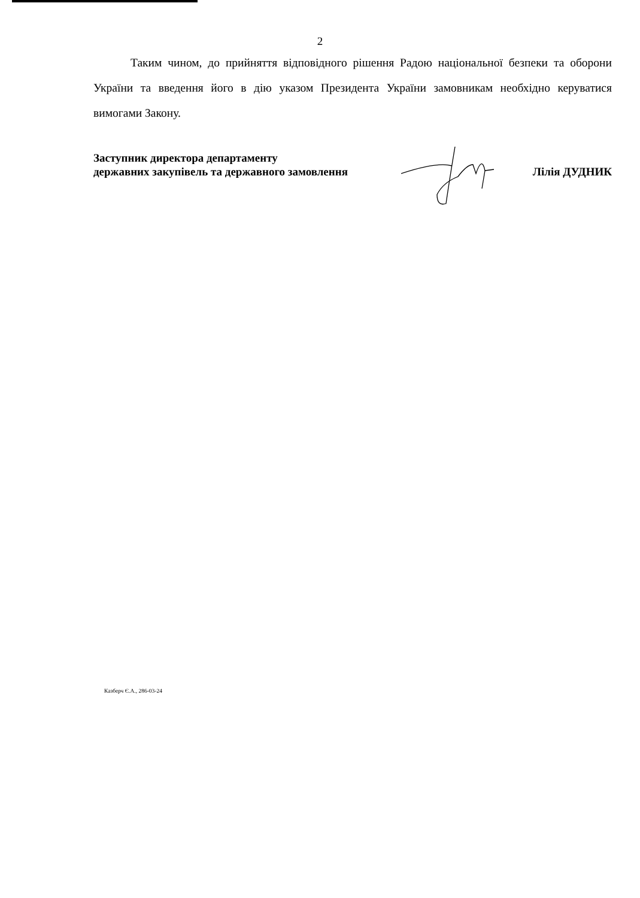2
Таким чином, до прийняття відповідного рішення Радою національної безпеки та оборони України та введення його в дію указом Президента України замовникам необхідно керуватися вимогами Закону.
Заступник директора департаменту
державних закупівель та державного замовлення
Лілія ДУДНИК
Казберч Є.А., 286-03-24